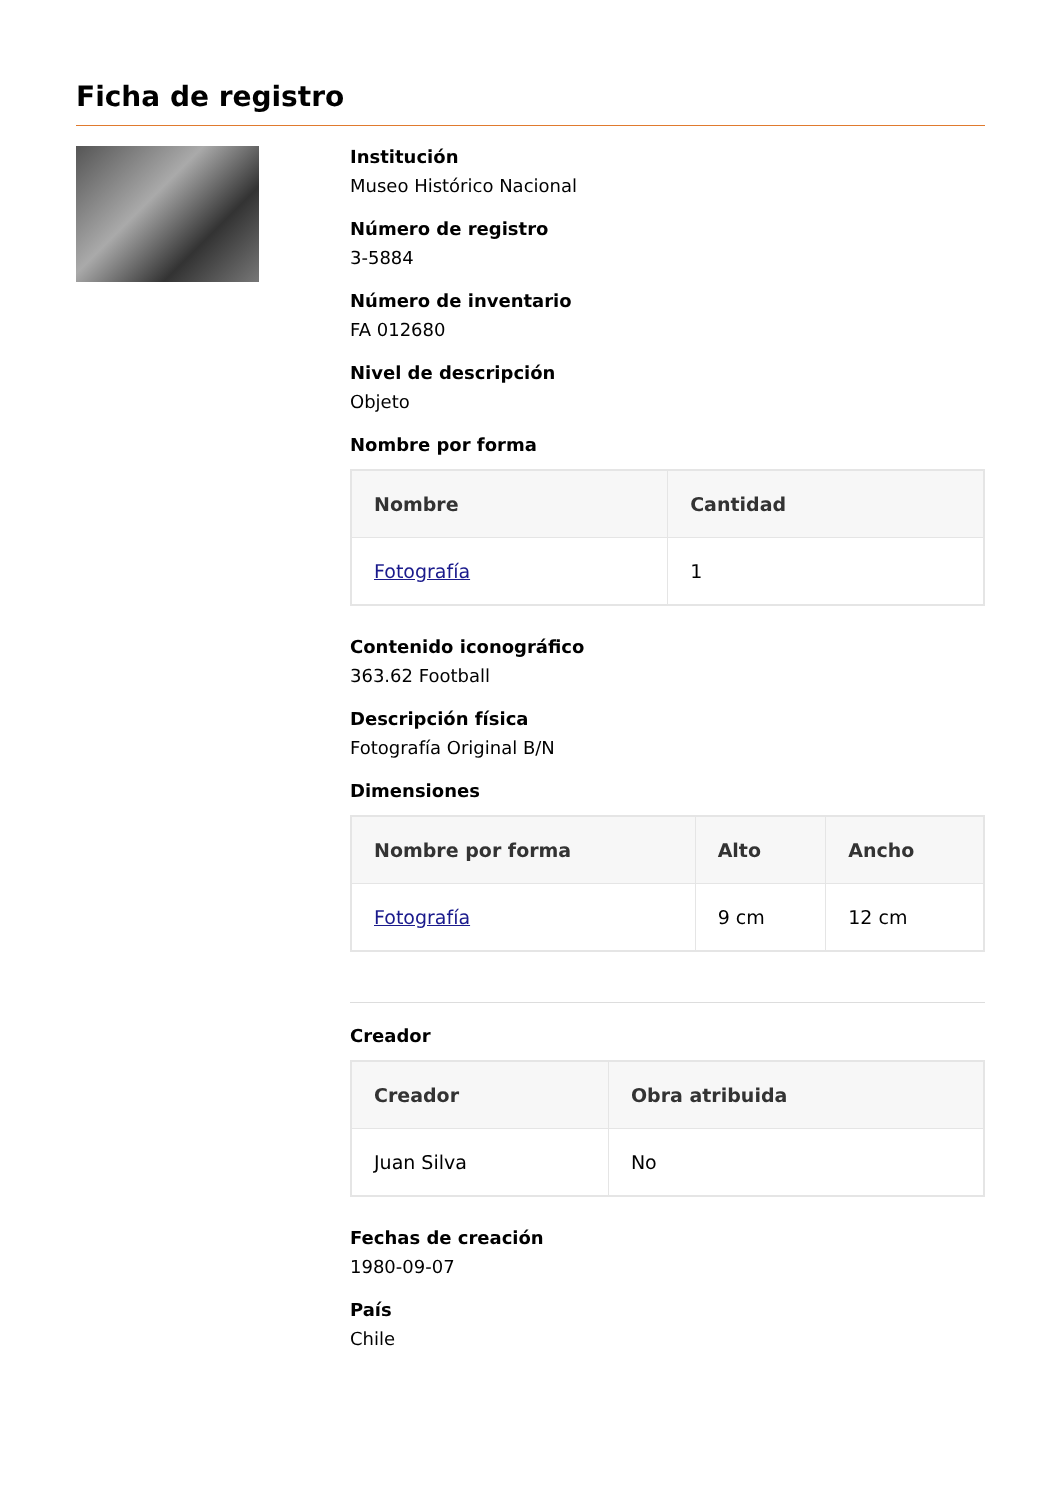Ficha de registro
Institución
Museo Histórico Nacional
Número de registro
3-5884
Número de inventario
FA 012680
Nivel de descripción
Objeto
Nombre por forma
| Nombre | Cantidad |
| --- | --- |
| Fotografía | 1 |
Contenido iconográfico
363.62 Football
Descripción física
Fotografía Original B/N
Dimensiones
| Nombre por forma | Alto | Ancho |
| --- | --- | --- |
| Fotografía | 9 cm | 12 cm |
Creador
| Creador | Obra atribuida |
| --- | --- |
| Juan Silva | No |
Fechas de creación
1980-09-07
País
Chile